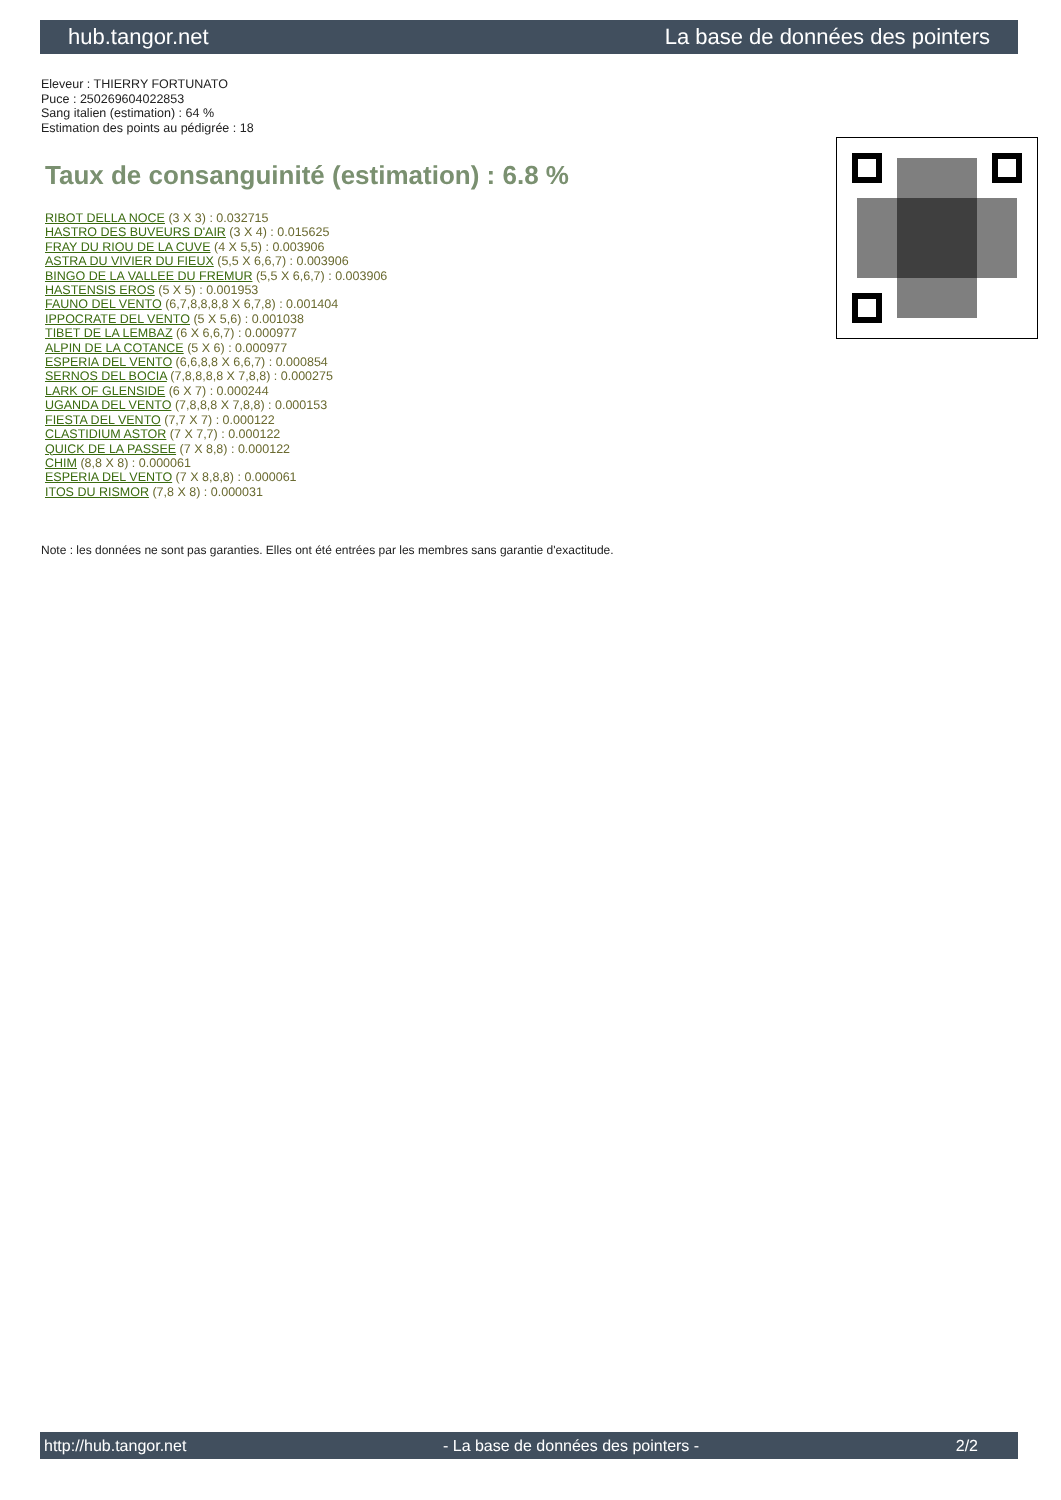hub.tangor.net La base de données des pointers
Eleveur : THIERRY FORTUNATO
Puce : 250269604022853
Sang italien (estimation) : 64 %
Estimation des points au pédigrée : 18
Taux de consanguinité (estimation) : 6.8 %
RIBOT DELLA NOCE (3 X 3) : 0.032715
HASTRO DES BUVEURS D'AIR (3 X 4) : 0.015625
FRAY DU RIOU DE LA CUVE (4 X 5,5) : 0.003906
ASTRA DU VIVIER DU FIEUX (5,5 X 6,6,7) : 0.003906
BINGO DE LA VALLEE DU FREMUR (5,5 X 6,6,7) : 0.003906
HASTENSIS EROS (5 X 5) : 0.001953
FAUNO DEL VENTO (6,7,8,8,8,8 X 6,7,8) : 0.001404
IPPOCRATE DEL VENTO (5 X 5,6) : 0.001038
TIBET DE LA LEMBAZ (6 X 6,6,7) : 0.000977
ALPIN DE LA COTANCE (5 X 6) : 0.000977
ESPERIA DEL VENTO (6,6,8,8 X 6,6,7) : 0.000854
SERNOS DEL BOCIA (7,8,8,8,8 X 7,8,8) : 0.000275
LARK OF GLENSIDE (6 X 7) : 0.000244
UGANDA DEL VENTO (7,8,8,8 X 7,8,8) : 0.000153
FIESTA DEL VENTO (7,7 X 7) : 0.000122
CLASTIDIUM ASTOR (7 X 7,7) : 0.000122
QUICK DE LA PASSEE (7 X 8,8) : 0.000122
CHIM (8,8 X 8) : 0.000061
ESPERIA DEL VENTO (7 X 8,8,8) : 0.000061
ITOS DU RISMOR (7,8 X 8) : 0.000031
Note : les données ne sont pas garanties. Elles ont été entrées par les membres sans garantie d'exactitude.
http://hub.tangor.net - La base de données des pointers - 2/2